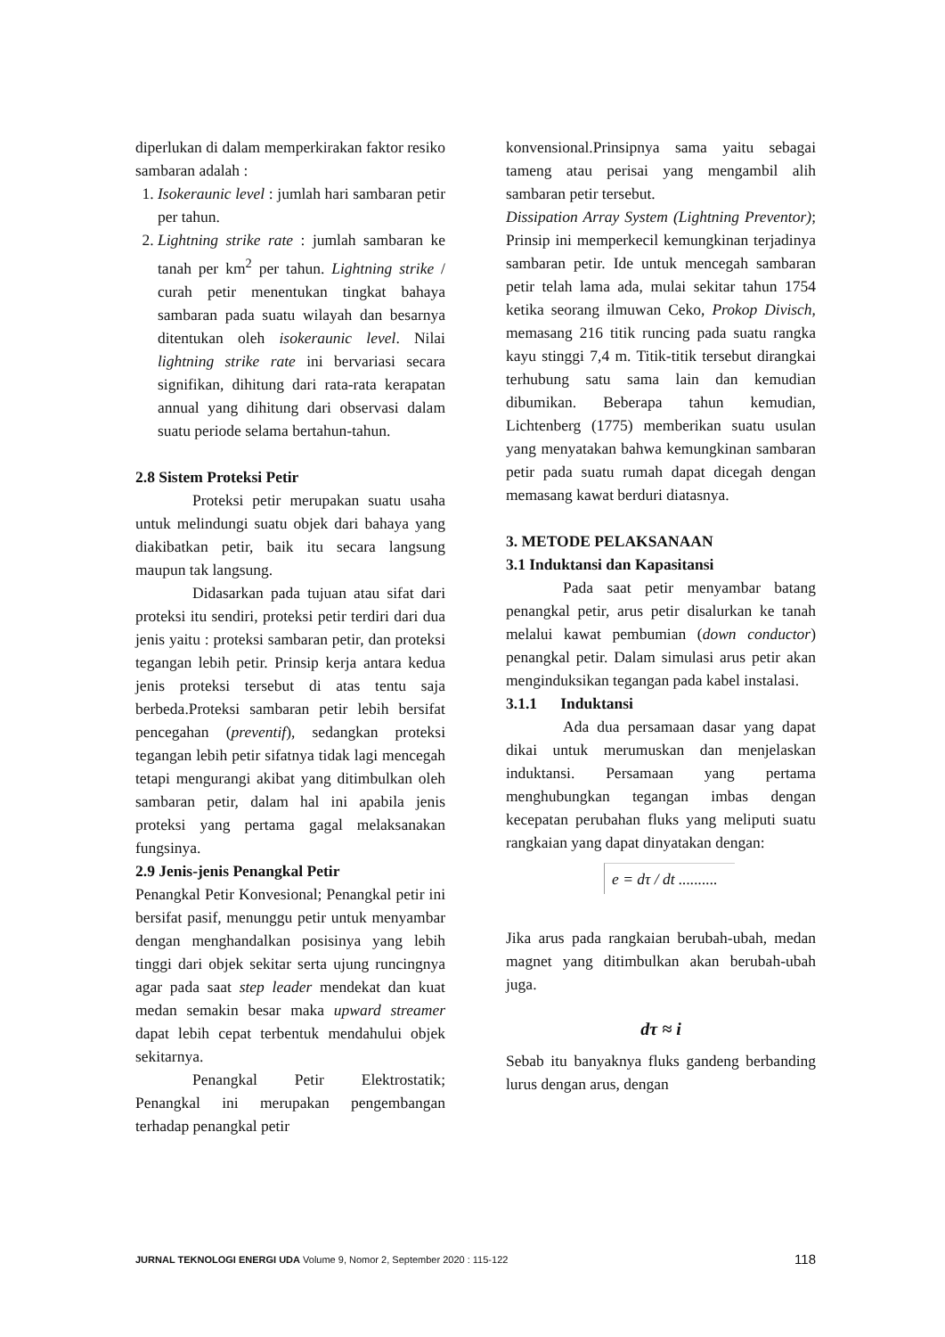diperlukan di dalam memperkirakan faktor resiko sambaran adalah :
1. Isokeraunic level : jumlah hari sambaran petir per tahun.
2. Lightning strike rate : jumlah sambaran ke tanah per km<sup>2</sup> per tahun. Lightning strike / curah petir menentukan tingkat bahaya sambaran pada suatu wilayah dan besarnya ditentukan oleh isokeraunic level. Nilai lightning strike rate ini bervariasi secara signifikan, dihitung dari rata-rata kerapatan annual yang dihitung dari observasi dalam suatu periode selama bertahun-tahun.
2.8 Sistem Proteksi Petir
Proteksi petir merupakan suatu usaha untuk melindungi suatu objek dari bahaya yang diakibatkan petir, baik itu secara langsung maupun tak langsung.
Didasarkan pada tujuan atau sifat dari proteksi itu sendiri, proteksi petir terdiri dari dua jenis yaitu : proteksi sambaran petir, dan proteksi tegangan lebih petir. Prinsip kerja antara kedua jenis proteksi tersebut di atas tentu saja berbeda.Proteksi sambaran petir lebih bersifat pencegahan (preventif), sedangkan proteksi tegangan lebih petir sifatnya tidak lagi mencegah tetapi mengurangi akibat yang ditimbulkan oleh sambaran petir, dalam hal ini apabila jenis proteksi yang pertama gagal melaksanakan fungsinya.
2.9 Jenis-jenis Penangkal Petir
Penangkal Petir Konvesional; Penangkal petir ini bersifat pasif, menunggu petir untuk menyambar dengan menghandalkan posisinya yang lebih tinggi dari objek sekitar serta ujung runcingnya agar pada saat step leader mendekat dan kuat medan semakin besar maka upward streamer dapat lebih cepat terbentuk mendahului objek sekitarnya.
Penangkal Petir Elektrostatik; Penangkal ini merupakan pengembangan terhadap penangkal petir
konvensional.Prinsipnya sama yaitu sebagai tameng atau perisai yang mengambil alih sambaran petir tersebut.
Dissipation Array System (Lightning Preventor); Prinsip ini memperkecil kemungkinan terjadinya sambaran petir. Ide untuk mencegah sambaran petir telah lama ada, mulai sekitar tahun 1754 ketika seorang ilmuwan Ceko, Prokop Divisch, memasang 216 titik runcing pada suatu rangka kayu stinggi 7,4 m. Titik-titik tersebut dirangkai terhubung satu sama lain dan kemudian dibumikan. Beberapa tahun kemudian, Lichtenberg (1775) memberikan suatu usulan yang menyatakan bahwa kemungkinan sambaran petir pada suatu rumah dapat dicegah dengan memasang kawat berduri diatasnya.
3. METODE PELAKSANAAN
3.1 Induktansi dan Kapasitansi
Pada saat petir menyambar batang penangkal petir, arus petir disalurkan ke tanah melalui kawat pembumian (down conductor) penangkal petir. Dalam simulasi arus petir akan menginduksikan tegangan pada kabel instalasi.
3.1.1 Induktansi
Ada dua persamaan dasar yang dapat dikai untuk merumuskan dan menjelaskan induktansi. Persamaan yang pertama menghubungkan tegangan imbas dengan kecepatan perubahan fluks yang meliputi suatu rangkaian yang dapat dinyatakan dengan:
e = dτ / dt ..........
Jika arus pada rangkaian berubah-ubah, medan magnet yang ditimbulkan akan berubah-ubah juga.
dτ ≈ i
Sebab itu banyaknya fluks gandeng berbanding lurus dengan arus, dengan
JURNAL TEKNOLOGI ENERGI UDA Volume 9, Nomor 2, September 2020 : 115-122 118